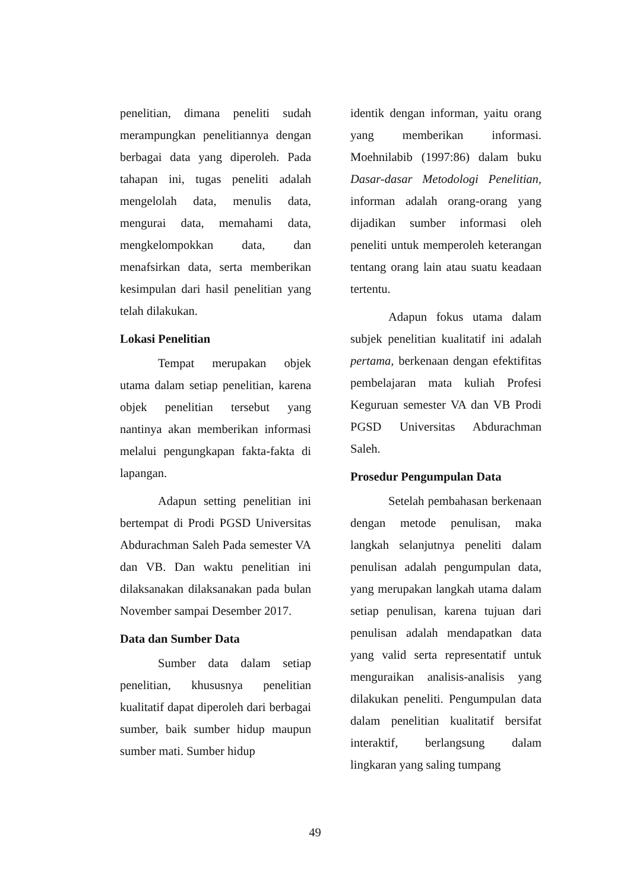penelitian, dimana peneliti sudah merampungkan penelitiannya dengan berbagai data yang diperoleh. Pada tahapan ini, tugas peneliti adalah mengelolah data, menulis data, mengurai data, memahami data, mengkelompokkan data, dan menafsirkan data, serta memberikan kesimpulan dari hasil penelitian yang telah dilakukan.
Lokasi Penelitian
Tempat merupakan objek utama dalam setiap penelitian, karena objek penelitian tersebut yang nantinya akan memberikan informasi melalui pengungkapan fakta-fakta di lapangan.
Adapun setting penelitian ini bertempat di Prodi PGSD Universitas Abdurachman Saleh Pada semester VA dan VB. Dan waktu penelitian ini dilaksanakan dilaksanakan pada bulan November sampai Desember 2017.
Data dan Sumber Data
Sumber data dalam setiap penelitian, khususnya penelitian kualitatif dapat diperoleh dari berbagai sumber, baik sumber hidup maupun sumber mati. Sumber hidup
identik dengan informan, yaitu orang yang memberikan informasi. Moehnilabib (1997:86) dalam buku Dasar-dasar Metodologi Penelitian, informan adalah orang-orang yang dijadikan sumber informasi oleh peneliti untuk memperoleh keterangan tentang orang lain atau suatu keadaan tertentu.
Adapun fokus utama dalam subjek penelitian kualitatif ini adalah pertama, berkenaan dengan efektifitas pembelajaran mata kuliah Profesi Keguruan semester VA dan VB Prodi PGSD Universitas Abdurachman Saleh.
Prosedur Pengumpulan Data
Setelah pembahasan berkenaan dengan metode penulisan, maka langkah selanjutnya peneliti dalam penulisan adalah pengumpulan data, yang merupakan langkah utama dalam setiap penulisan, karena tujuan dari penulisan adalah mendapatkan data yang valid serta representatif untuk menguraikan analisis-analisis yang dilakukan peneliti. Pengumpulan data dalam penelitian kualitatif bersifat interaktif, berlangsung dalam lingkaran yang saling tumpang
49